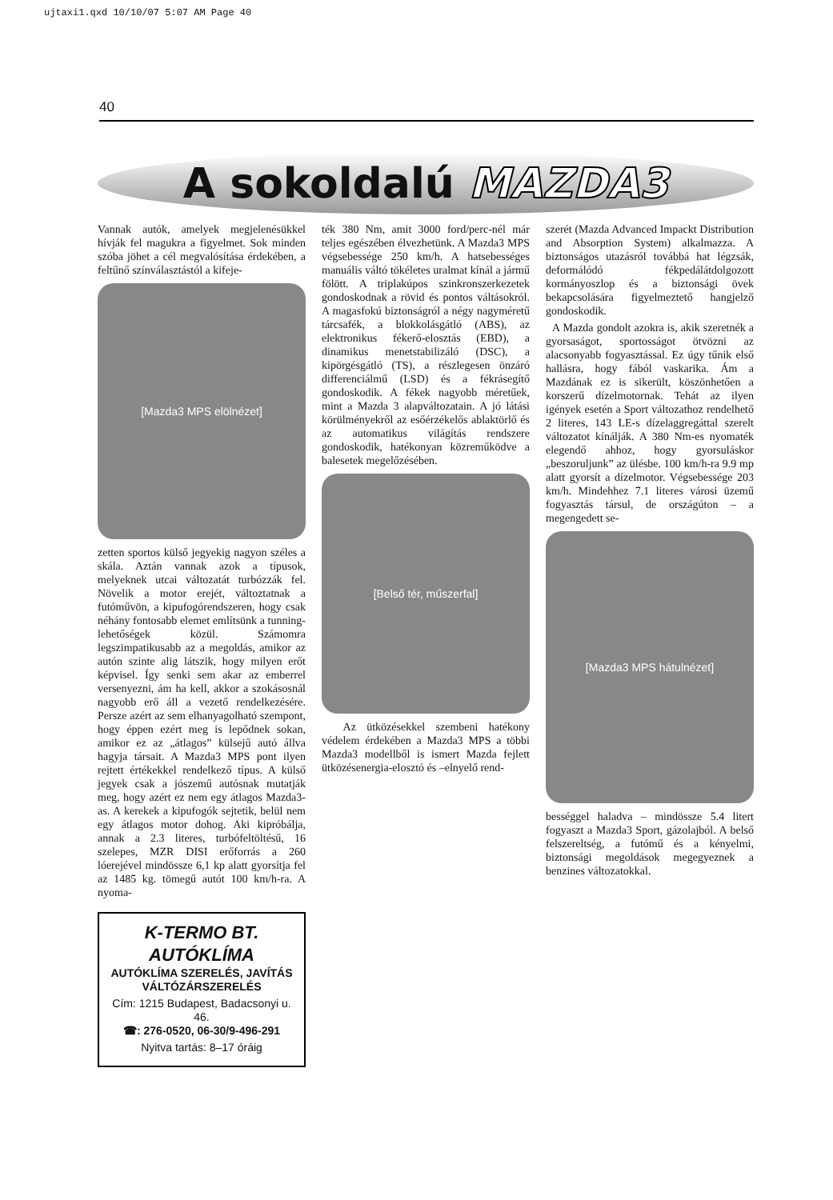ujtaxi1.qxd 10/10/07 5:07 AM Page 40
40
A sokoldalú MAZDA3
Vannak autók, amelyek megjelenésükkel hívják fel magukra a figyelmet. Sok minden szóba jöhet a cél megvalósítása érdekében, a feltűnő színválasztástól a kifeje-
[Mazda3 MPS elölnézet]
zetten sportos külső jegyekig nagyon széles a skála. Aztán vannak azok a típusok, melyeknek utcai változatát turbózzák fel. Növelik a motor erejét, változtatnak a futóművön, a kipufogórendszeren, hogy csak néhány fontosabb elemet említsünk a tunning-lehetőségek közül. Számomra legszimpatikusabb az a megoldás, amikor az autón szinte alig látszik, hogy milyen erőt képvisel. Így senki sem akar az emberrel versenyezni, ám ha kell, akkor a szokásosnál nagyobb erő áll a vezető rendelkezésére. Persze azért az sem elhanyagolható szempont, hogy éppen ezért meg is lepődnek sokan, amikor ez az „átlagos” külsejű autó állva hagyja társait. A Mazda3 MPS pont ilyen rejtett értékekkel rendelkező típus. A külső jegyek csak a jószemű autósnak mutatják meg, hogy azért ez nem egy átlagos Mazda3-as. A kerekek a kipufogók sejtetik, belül nem egy átlagos motor dohog. Aki kipróbálja, annak a 2.3 literes, turbófeltöltésű, 16 szelepes, MZR DISI erőforrás a 260 lóerejével mindössze 6,1 kp alatt gyorsítja fel az 1485 kg. tömegű autót 100 km/h-ra. A nyoma-
K-TERMO BT.
AUTÓKLÍMA
AUTÓKLÍMA SZERELÉS, JAVÍTÁS
VÁLTÓZÁRSZERELÉS
Cím: 1215 Budapest, Badacsonyi u. 46.
☎: 276-0520, 06-30/9-496-291
Nyitva tartás: 8–17 óráig
ték 380 Nm, amit 3000 ford/perc-nél már teljes egészében élvezhetünk. A Mazda3 MPS végsebessége 250 km/h. A hatsebességes manuális váltó tökéletes uralmat kínál a jármű fölött. A triplakúpos szinkronszerkezetek gondoskodnak a rövid és pontos váltásokról. A magasfokú biztonságról a négy nagyméretű tárcsafék, a blokkolásgátló (ABS), az elektronikus fékerő-elosztás (EBD), a dinamikus menetstabilizáló (DSC), a kipörgésgátló (TS), a részlegesen önzáró differenciálmű (LSD) és a fékrásegítő gondoskodik. A fékek nagyobb méretűek, mint a Mazda 3 alapváltozatain. A jó látási körülményekről az esőérzékelős ablaktörlő és az automatikus világítás rendszere gondoskodik, hatékonyan közreműködve a balesetek megelőzésében.
[Belső tér, műszerfal]
Az ütközésekkel szembeni hatékony védelem érdekében a Mazda3 MPS a többi Mazda3 modellből is ismert Mazda fejlett ütközésenergia-elosztó és –elnyelő rend-
szerét (Mazda Advanced Impackt Distribution and Absorption System) alkalmazza. A biztonságos utazásról továbbá hat légzsák, deformálódó fékpedálátdolgozott kormányoszlop és a biztonsági övek bekapcsolására figyelmeztető hangjelző gondoskodik.
A Mazda gondolt azokra is, akik szeretnék a gyorsaságot, sportosságot ötvözni az alacsonyabb fogyasztással. Ez úgy tűnik első hallásra, hogy fából vaskarika. Ám a Mazdának ez is sikerült, köszönhetően a korszerű dízelmotornak. Tehát az ilyen igények esetén a Sport változathoz rendelhető 2 literes, 143 LE-s dízelaggregáttal szerelt változatot kínálják. A 380 Nm-es nyomaték elegendő ahhoz, hogy gyorsuláskor „beszoruljunk” az ülésbe. 100 km/h-ra 9.9 mp alatt gyorsít a dízelmotor. Végsebessége 203 km/h. Mindehhez 7.1 literes városi üzemű fogyasztás társul, de országúton – a megengedett se-
[Mazda3 MPS hátulnézet]
bességgel haladva – mindössze 5.4 litert fogyaszt a Mazda3 Sport, gázolajból. A belső felszereltség, a futómű és a kényelmi, biztonsági megoldások megegyeznek a benzines változatokkal.